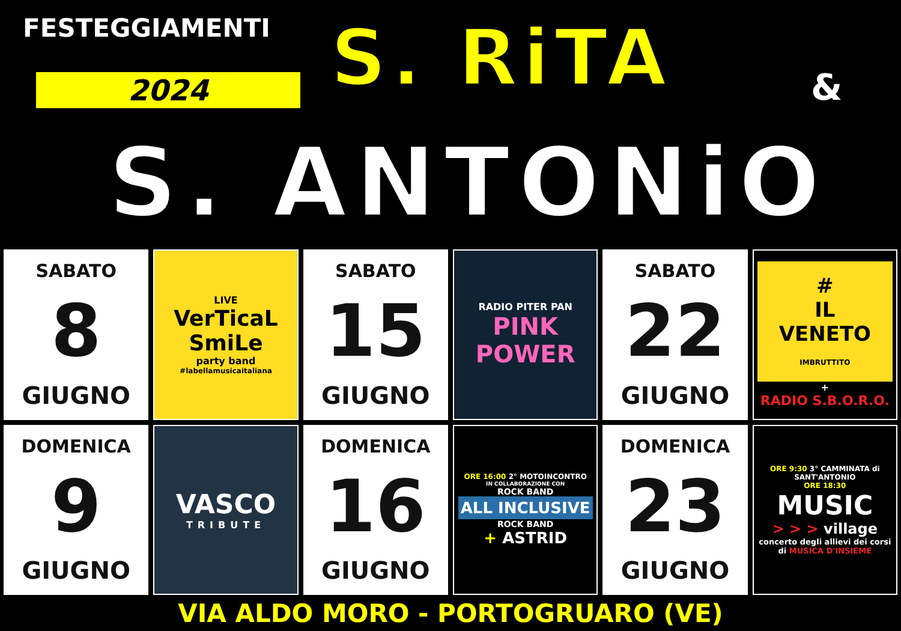FESTEGGIAMENTI
2024 S. RiTA &
S. ANTONiO
SABATO
8
GIUGNO
LIVE
VerTicaL SmiLe
party band
#labellamusicaitaliana
SABATO
15
GIUGNO
RADIO PITER PAN
PINK POWER
SABATO
22
GIUGNO
#
IL VENETO
IMBRUTTITO
+
RADIO S.B.O.R.O.
DOMENICA
9
GIUGNO
VASCO
TRIBUTE
DOMENICA
16
GIUGNO
ORE 16:00 2° MOTOINCONTRO
IN COLLABORAZIONE CON
ROCK BAND
ALL INCLUSIVE
ROCK BAND
+ ASTRID
DOMENICA
23
GIUGNO
ORE 9:30 3° CAMMINATA di SANT'ANTONIO
ORE 18:30
MUSIC
> > > village
concerto degli allievi dei corsi di MUSICA D'INSIEME
VIA ALDO MORO - PORTOGRUARO (VE)